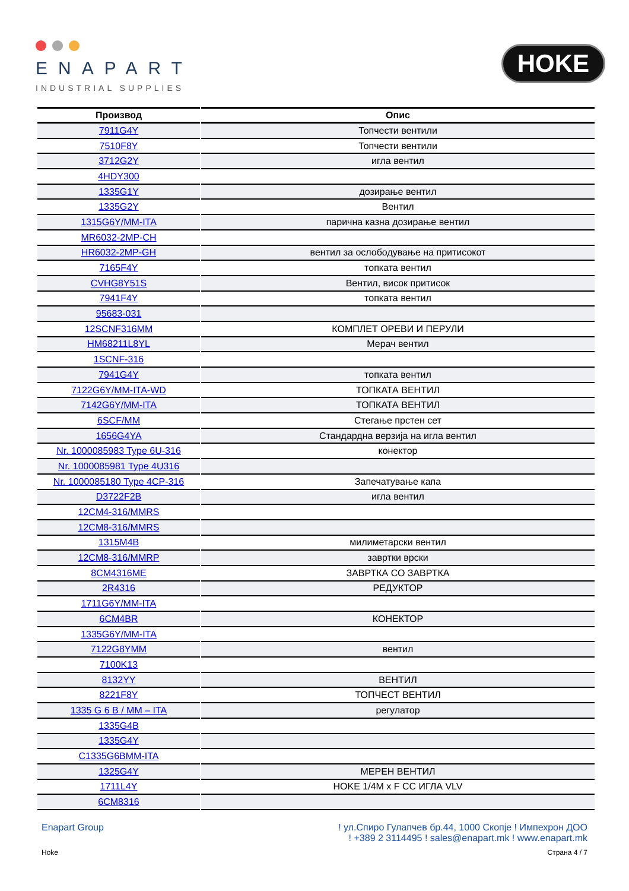ENAPART
INDUSTRIAL SUPPLIES
HOKE
| Производ | Опис |
| --- | --- |
| 7911G4Y | Топчести вентили |
| 7510F8Y | Топчести вентили |
| 3712G2Y | игла вентил |
| 4HDY300 | |
| 1335G1Y | дозирање вентил |
| 1335G2Y | Вентил |
| 1315G6Y/MM-ITA | парична казна дозирање вентил |
| MR6032-2MP-CH | |
| HR6032-2MP-GH | вентил за ослободување на притисокот |
| 7165F4Y | топката вентил |
| CVHG8Y51S | Вентил, висок притисок |
| 7941F4Y | топката вентил |
| 95683-031 | |
| 12SCNF316MM | КОМПЛЕТ ОРЕВИ И ПЕРУЛИ |
| HM68211L8YL | Мерач вентил |
| 1SCNF-316 | |
| 7941G4Y | топката вентил |
| 7122G6Y/MM-ITA-WD | ТОПКАТА ВЕНТИЛ |
| 7142G6Y/MM-ITA | ТОПКАТА ВЕНТИЛ |
| 6SCF/MM | Стегање прстен сет |
| 1656G4YA | Стандардна верзија на игла вентил |
| Nr. 1000085983 Type 6U-316 | конектор |
| Nr. 1000085981 Type 4U316 | |
| Nr. 1000085180 Type 4CP-316 | Запечатување капа |
| D3722F2B | игла вентил |
| 12CM4-316/MMRS | |
| 12CM8-316/MMRS | |
| 1315M4B | милиметарски вентил |
| 12CM8-316/MMRP | завртки врски |
| 8CM4316ME | ЗАВРТКА СО ЗАВРТКА |
| 2R4316 | РЕДУКТОР |
| 1711G6Y/MM-ITA | |
| 6CM4BR | КОНЕКТОР |
| 1335G6Y/MM-ITA | |
| 7122G8YMM | вентил |
| 7100K13 | |
| 8132YY | ВЕНТИЛ |
| 8221F8Y | ТОПЧЕСТ ВЕНТИЛ |
| 1335 G 6 B / MM – ITA | регулатор |
| 1335G4B | |
| 1335G4Y | |
| C1335G6BMM-ITA | |
| 1325G4Y | МЕРЕН ВЕНТИЛ |
| 1711L4Y | HOKE 1/4M x F CC ИГЛА VLV |
| 6CM8316 | |
Enapart Group ! ул.Спиро Гулапчев бр.44, 1000 Скопје ! Импехрон ДОО
! +389 2 3114495 ! sales@enapart.mk ! www.enapart.mk
Hoke Страна 4 / 7